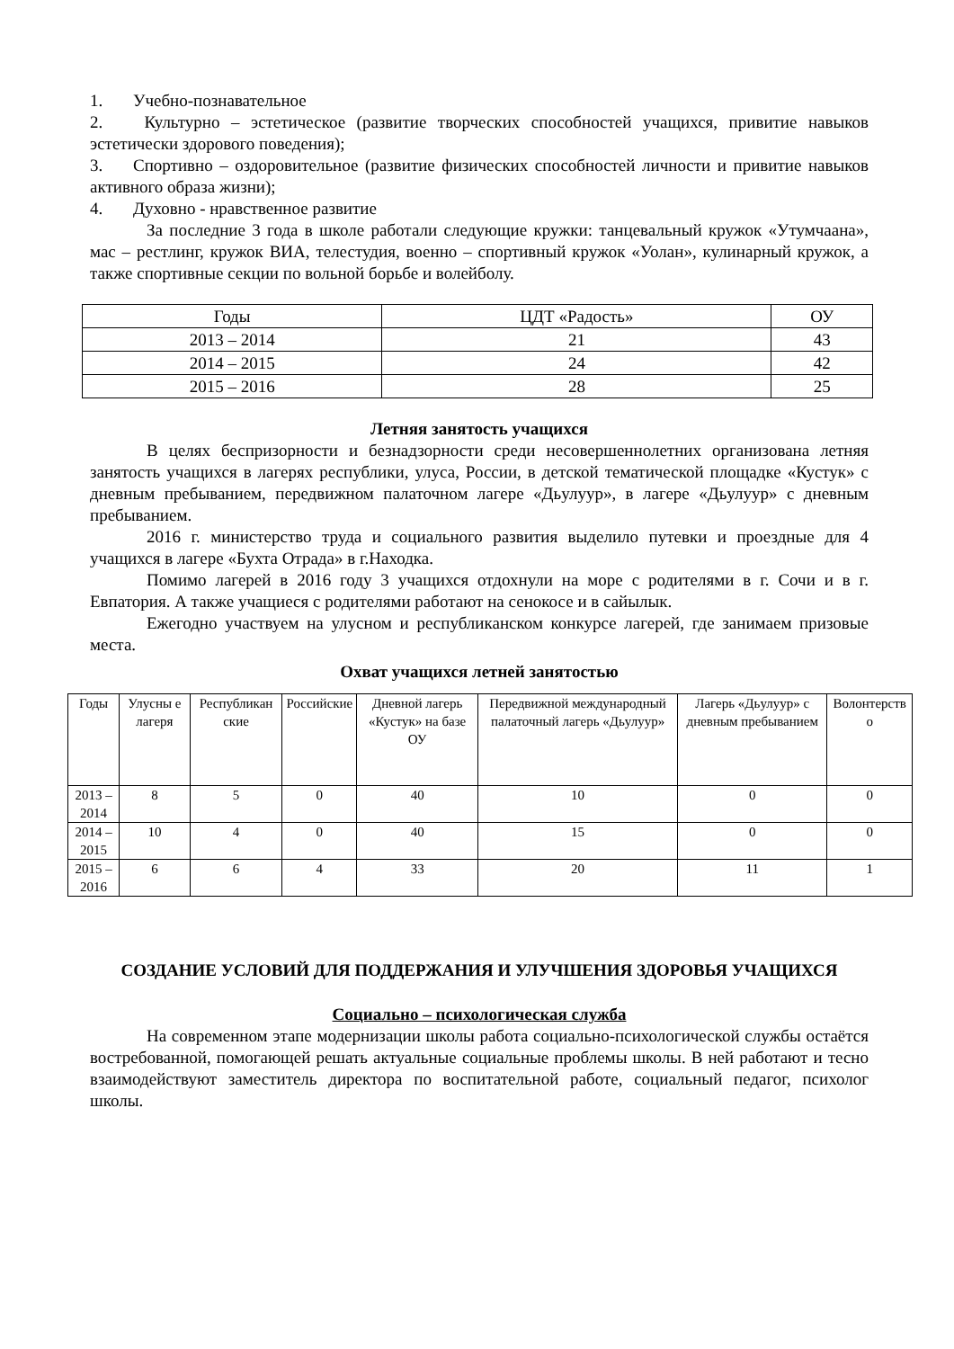1. Учебно-познавательное
2. Культурно – эстетическое (развитие творческих способностей учащихся, привитие навыков эстетически здорового поведения);
3. Спортивно – оздоровительное (развитие физических способностей личности и привитие навыков активного образа жизни);
4. Духовно - нравственное развитие
За последние 3 года в школе работали следующие кружки: танцевальный кружок «Утумчаана», мас – рестлинг, кружок ВИА, телестудия, военно – спортивный кружок «Уолан», кулинарный кружок, а также спортивные секции по вольной борьбе и волейболу.
| Годы | ЦДТ «Радость» | ОУ |
| --- | --- | --- |
| 2013 – 2014 | 21 | 43 |
| 2014 – 2015 | 24 | 42 |
| 2015 – 2016 | 28 | 25 |
Летняя занятость учащихся
В целях беспризорности и безнадзорности среди несовершеннолетних организована летняя занятость учащихся в лагерях республики, улуса, России, в детской тематической площадке «Кустук» с дневным пребыванием, передвижном палаточном лагере «Дьулуур», в лагере «Дьулуур» с дневным пребыванием.
2016 г. министерство труда и социального развития выделило путевки и проездные для 4 учащихся в лагере «Бухта Отрада» в г.Находка.
Помимо лагерей в 2016 году 3 учащихся отдохнули на море с родителями в г. Сочи и в г. Евпатория. А также учащиеся с родителями работают на сенокосе и в сайылык.
Ежегодно участвуем на улусном и республиканском конкурсе лагерей, где занимаем призовые места.
Охват учащихся летней занятостью
| Годы | Улусны е лагеря | Республикан ские | Российские | Дневной лагерь «Кустук» на базе ОУ | Передвижной международный палаточный лагерь «Дьулуур» | Лагерь «Дьулуур» с дневным пребыванием | Волонтерств о |
| --- | --- | --- | --- | --- | --- | --- | --- |
| 2013 – 2014 | 8 | 5 | 0 | 40 | 10 | 0 | 0 |
| 2014 – 2015 | 10 | 4 | 0 | 40 | 15 | 0 | 0 |
| 2015 – 2016 | 6 | 6 | 4 | 33 | 20 | 11 | 1 |
СОЗДАНИЕ УСЛОВИЙ ДЛЯ ПОДДЕРЖАНИЯ И УЛУЧШЕНИЯ ЗДОРОВЬЯ УЧАЩИХСЯ
Социально – психологическая служба
На современном этапе модернизации школы работа социально-психологической службы остаётся востребованной, помогающей решать актуальные социальные проблемы школы. В ней работают и тесно взаимодействуют заместитель директора по воспитательной работе, социальный педагог, психолог школы.